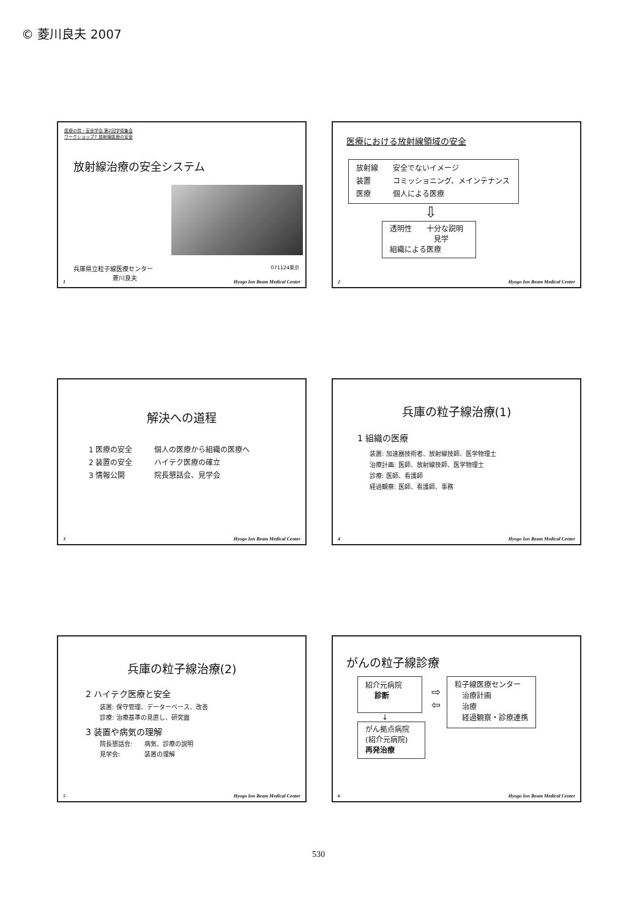© 菱川良夫 2007
医療の質・安全学会 第2回学術集会
ワークショップ7 放射線医療の安全
放射線治療の安全システム
兵庫県立粒子線医療センター
菱川良夫 071124東京
1 Hyogo Ion Beam Medical Center
医療における放射線領域の安全
放射線　　安全でないイメージ
装置　　　コミッショニング、メインテナンス
医療　　　個人による医療
⇩
透明性　　十分な説明
　　　　　　見学
組織による医療
2 Hyogo Ion Beam Medical Center
解決への道程
1 医療の安全　　　個人の医療から組織の医療へ
2 装置の安全　　　ハイテク医療の確立
3 情報公開　　　　院長懇話会、見学会
3 Hyogo Ion Beam Medical Center
兵庫の粒子線治療(1)
1 組織の医療
装置: 加速器技術者、放射線技師、医学物理士
治療計画: 医師、放射線技師、医学物理士
診療: 医師、看護師
経過観察: 医師、看護師、事務
4 Hyogo Ion Beam Medical Center
兵庫の粒子線治療(2)
2 ハイテク医療と安全
装置: 保守管理、データーベース、改善
診療: 治療基準の見直し、研究面
3 装置や病気の理解
院長懇話会:　　病気、診療の説明
見学会:　　　　装置の理解
5 Hyogo Ion Beam Medical Center
がんの粒子線診療
紹介元病院
診断
↓
がん拠点病院
(紹介元病院)
再発治療
⇨
⇦
粒子線医療センター
　治療計画
　治療
　経過観察・診療連携
6 Hyogo Ion Beam Medical Center
530